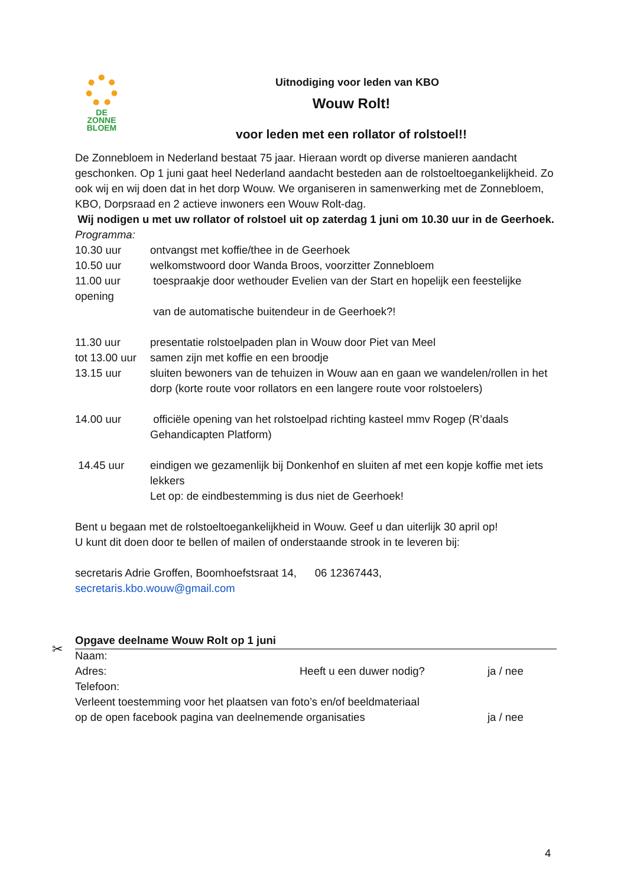DE
ZONNE
BLOEM
Uitnodiging voor leden van KBO
Wouw Rolt!
voor leden met een rollator of rolstoel!!
De Zonnebloem in Nederland bestaat 75 jaar. Hieraan wordt op diverse manieren aandacht geschonken. Op 1 juni gaat heel Nederland aandacht besteden aan de rolstoeltoegankelijkheid. Zo ook wij en wij doen dat in het dorp Wouw. We organiseren in samenwerking met de Zonnebloem, KBO, Dorpsraad en 2 actieve inwoners een Wouw Rolt-dag.
Wij nodigen u met uw rollator of rolstoel uit op zaterdag 1 juni om 10.30 uur in de Geerhoek.
Programma:
10.30 uur ontvangst met koffie/thee in de Geerhoek
10.50 uur welkomstwoord door Wanda Broos, voorzitter Zonnebloem
11.00 uur toespraakje door wethouder Evelien van der Start en hopelijk een feestelijke
opening
van de automatische buitendeur in de Geerhoek?!
11.30 uur presentatie rolstoelpaden plan in Wouw door Piet van Meel
tot 13.00 uur samen zijn met koffie en een broodje
13.15 uur sluiten bewoners van de tehuizen in Wouw aan en gaan we wandelen/rollen in het dorp (korte route voor rollators en een langere route voor rolstoelers)
14.00 uur officiële opening van het rolstoelpad richting kasteel mmv Rogep (R’daals Gehandicapten Platform)
14.45 uur eindigen we gezamenlijk bij Donkenhof en sluiten af met een kopje koffie met iets lekkers
Let op: de eindbestemming is dus niet de Geerhoek!
Bent u begaan met de rolstoeltoegankelijkheid in Wouw. Geef u dan uiterlijk 30 april op!
U kunt dit doen door te bellen of mailen of onderstaande strook in te leveren bij:
secretaris Adrie Groffen, Boomhoefstsraat 14, 06 12367443,
secretaris.kbo.wouw@gmail.com
Opgave deelname Wouw Rolt op 1 juni
Naam:
Adres: Heeft u een duwer nodig? ja / nee
Telefoon:
Verleent toestemming voor het plaatsen van foto’s en/of beeldmateriaal
op de open facebook pagina van deelnemende organisaties ja / nee
✂
4